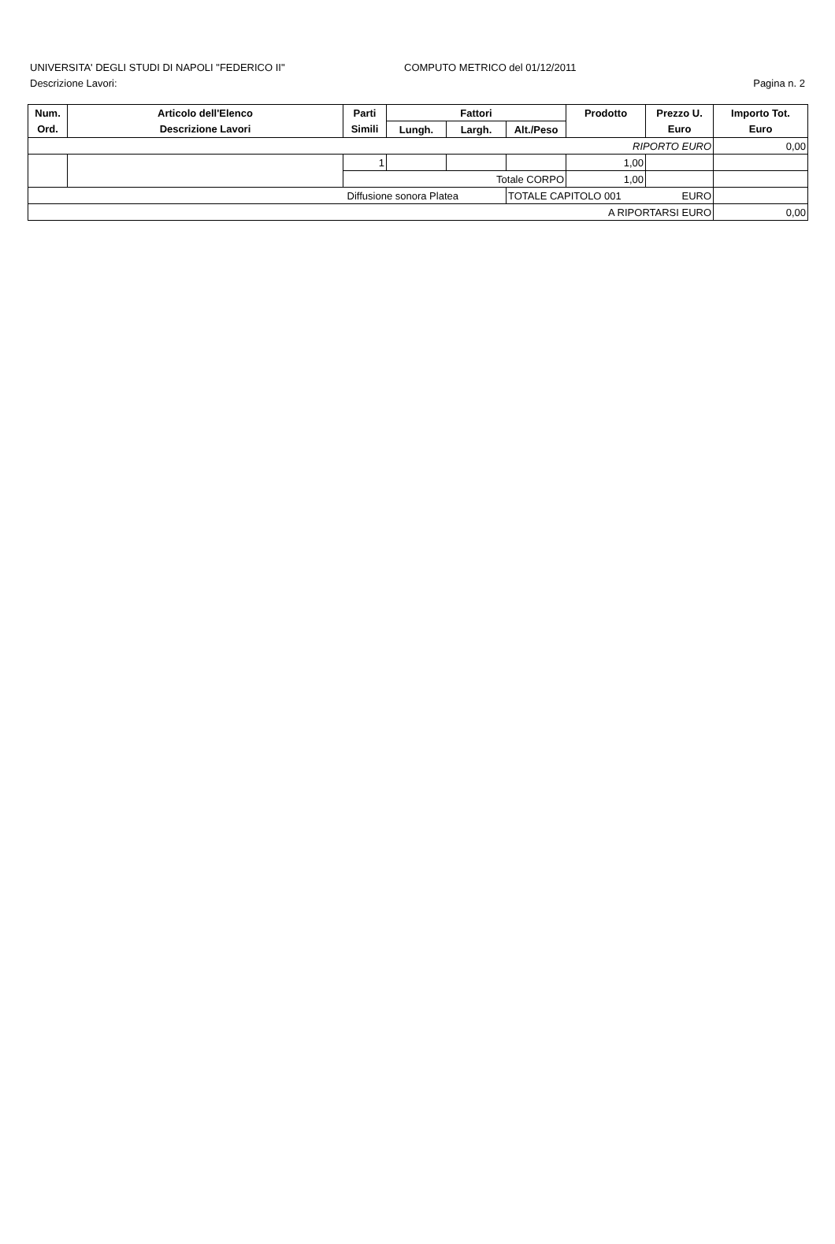UNIVERSITA' DEGLI STUDI DI NAPOLI "FEDERICO II" COMPUTO METRICO del 01/12/2011
Descrizione Lavori: Pagina n. 2
| Num. | Articolo dell'Elenco | Parti | Fattori | | | Prodotto | Prezzo U. | Importo Tot. |
| --- | --- | --- | --- | --- | --- | --- | --- | --- |
| Ord. | Descrizione Lavori | Simili | Lungh. | Largh. | Alt./Peso | | Euro | Euro |
| RIPORTO EURO | | | | | | | | 0,00 |
| | | 1 | | | | 1,00 | | |
| | | Totale CORPO | | | | 1,00 | | |
| Diffusione sonora Platea | | | | | TOTALE CAPITOLO 001 EURO | | | |
| A RIPORTARSI EURO | | | | | | | | 0,00 |